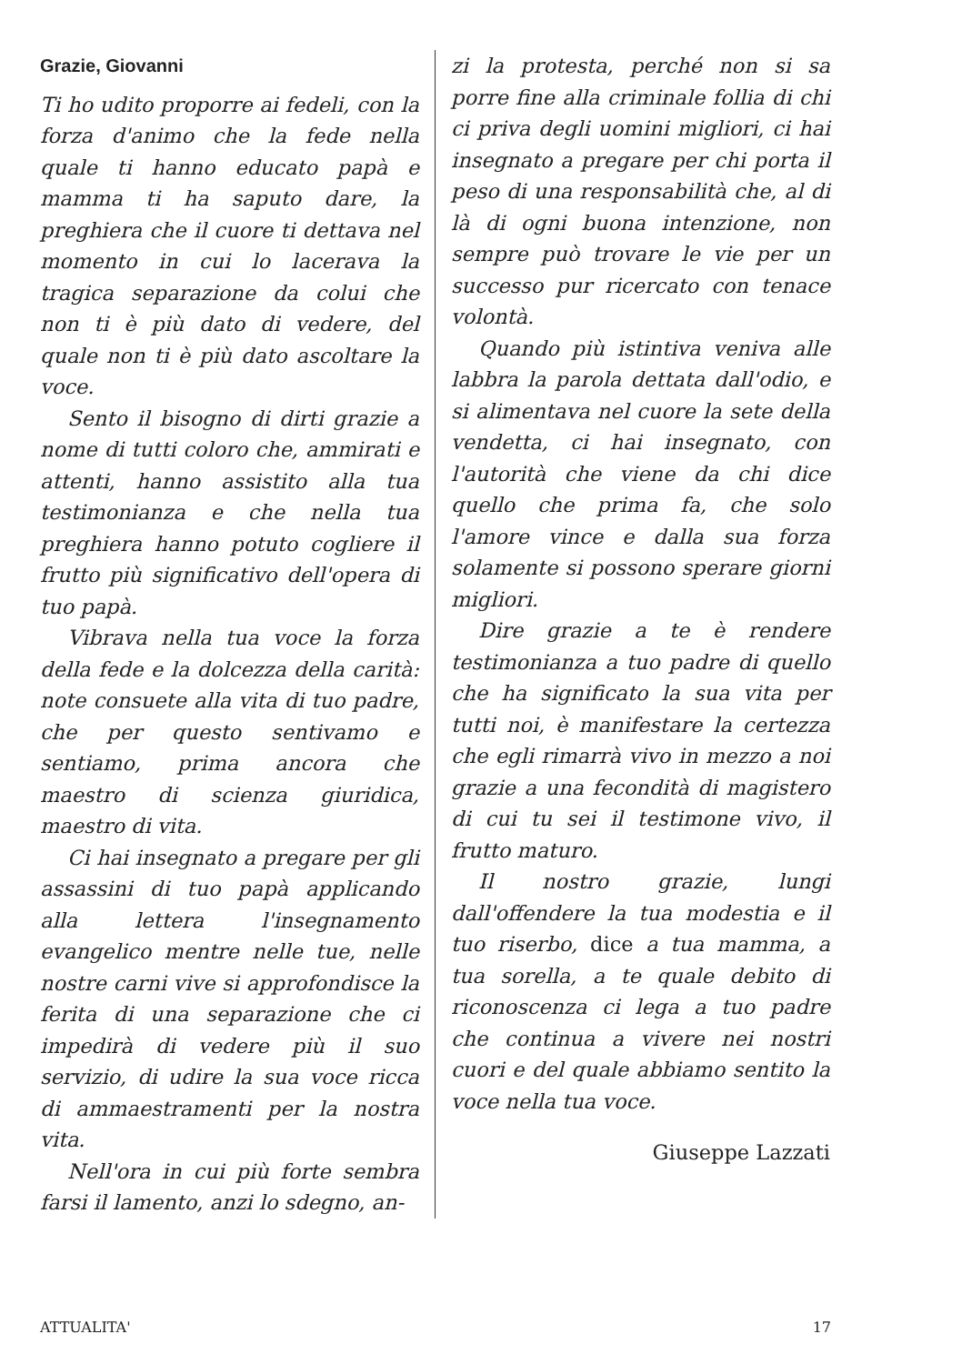Grazie, Giovanni
Ti ho udito proporre ai fedeli, con la forza d'animo che la fede nella quale ti hanno educato papà e mamma ti ha saputo dare, la preghiera che il cuore ti dettava nel momento in cui lo lacerava la tragica separazione da colui che non ti è più dato di vedere, del quale non ti è più dato ascoltare la voce.
Sento il bisogno di dirti grazie a nome di tutti coloro che, ammirati e attenti, hanno assistito alla tua testimonianza e che nella tua preghiera hanno potuto cogliere il frutto più significativo dell'opera di tuo papà.
Vibrava nella tua voce la forza della fede e la dolcezza della carità: note consuete alla vita di tuo padre, che per questo sentivamo e sentiamo, prima ancora che maestro di scienza giuridica, maestro di vita.
Ci hai insegnato a pregare per gli assassini di tuo papà applicando alla lettera l'insegnamento evangelico mentre nelle tue, nelle nostre carni vive si approfondisce la ferita di una separazione che ci impedirà di vedere più il suo servizio, di udire la sua voce ricca di ammaestramenti per la nostra vita.
Nell'ora in cui più forte sembra farsi il lamento, anzi lo sdegno, an-
zi la protesta, perché non si sa porre fine alla criminale follia di chi ci priva degli uomini migliori, ci hai insegnato a pregare per chi porta il peso di una responsabilità che, al di là di ogni buona intenzione, non sempre può trovare le vie per un successo pur ricercato con tenace volontà.
Quando più istintiva veniva alle labbra la parola dettata dall'odio, e si alimentava nel cuore la sete della vendetta, ci hai insegnato, con l'autorità che viene da chi dice quello che prima fa, che solo l'amore vince e dalla sua forza solamente si possono sperare giorni migliori.
Dire grazie a te è rendere testimonianza a tuo padre di quello che ha significato la sua vita per tutti noi, è manifestare la certezza che egli rimarrà vivo in mezzo a noi grazie a una fecondità di magistero di cui tu sei il testimone vivo, il frutto maturo.
Il nostro grazie, lungi dall'offendere la tua modestia e il tuo riserbo, dice a tua mamma, a tua sorella, a te quale debito di riconoscenza ci lega a tuo padre che continua a vivere nei nostri cuori e del quale abbiamo sentito la voce nella tua voce.
Giuseppe Lazzati
ATTUALITA' 17